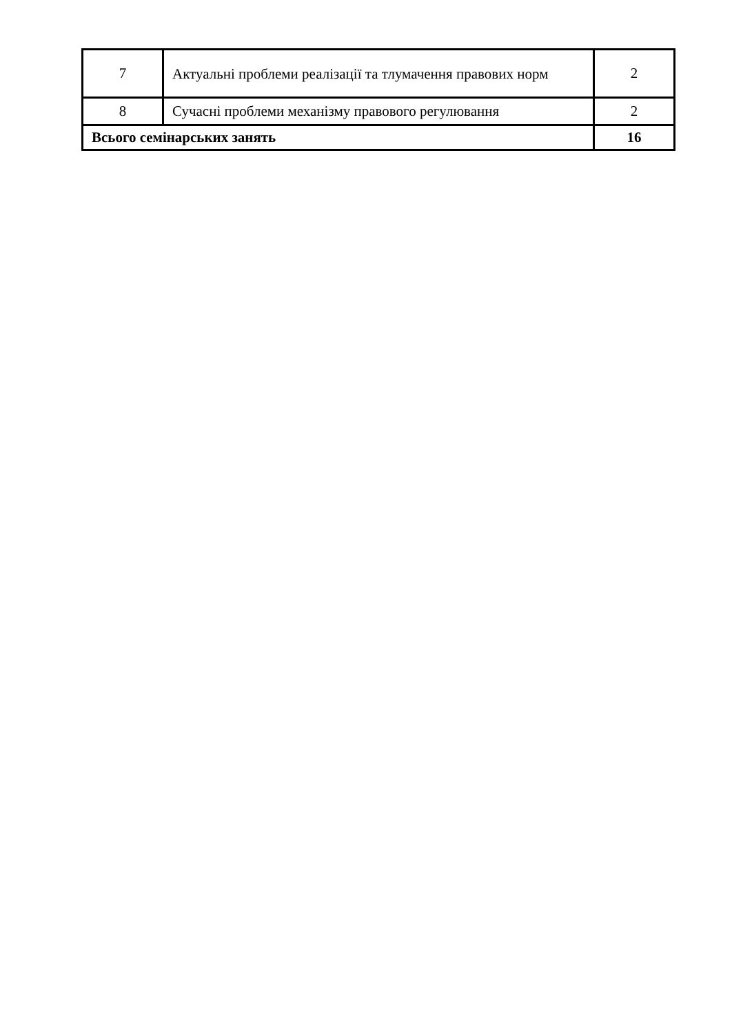| 7 | Актуальні проблеми реалізації та тлумачення правових норм | 2 |
| 8 | Сучасні проблеми механізму правового регулювання | 2 |
| Всього семінарських занять | | 16 |